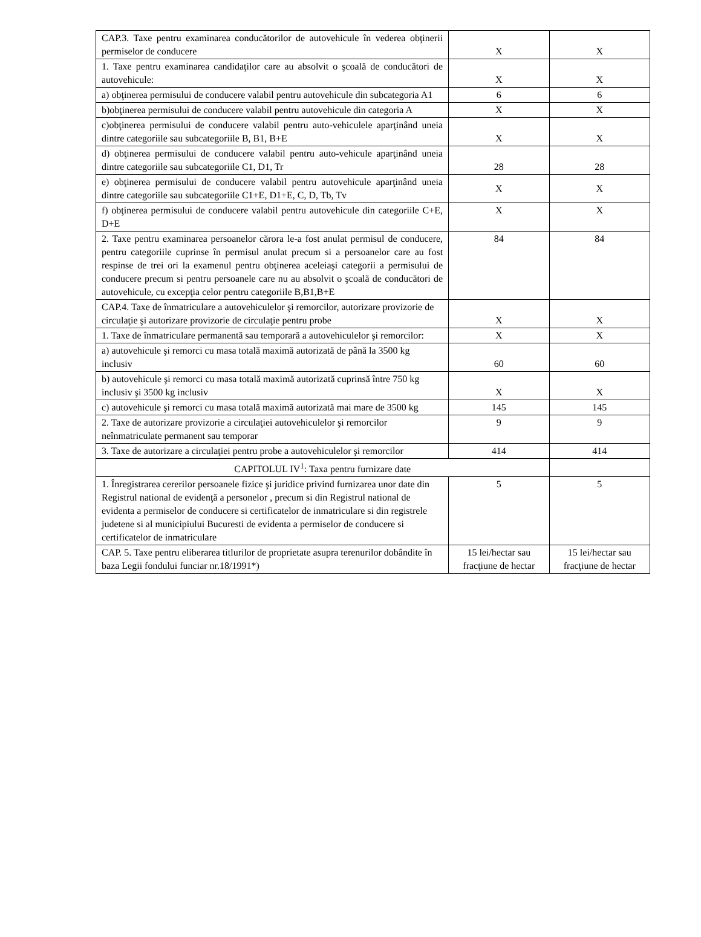| CAP.3. Taxe pentru examinarea conducătorilor de autovehicule în vederea obţinerii permiselor de conducere | X | X |
| 1. Taxe pentru examinarea candidaţilor care au absolvit o şcoală de conducători de autovehicule: | X | X |
| a) obţinerea permisului de conducere valabil pentru autovehicule din subcategoria A1 | 6 | 6 |
| b)obţinerea permisului de conducere valabil pentru autovehicule din categoria A | X | X |
| c)obţinerea permisului de conducere valabil pentru auto-vehiculele aparţinând uneia dintre categoriile sau subcategoriile B, B1, B+E | X | X |
| d) obţinerea permisului de conducere valabil pentru auto-vehicule aparţinând uneia dintre categoriile sau subcategoriile C1, D1, Tr | 28 | 28 |
| e) obţinerea permisului de conducere valabil pentru autovehicule aparţinând uneia dintre categoriile sau subcategoriile C1+E, D1+E, C, D, Tb, Tv | X | X |
| f) obţinerea permisului de conducere valabil pentru autovehicule din categoriile C+E, D+E | X | X |
| 2. Taxe pentru examinarea persoanelor cărora le-a fost anulat permisul de conducere, pentru categoriile cuprinse în permisul anulat precum si a persoanelor care au fost respinse de trei ori la examenul pentru obţinerea aceleiaşi categorii a permisului de conducere precum si pentru persoanele care nu au absolvit o şcoală de conducători de autovehicule, cu excepţia celor pentru categoriile B,B1,B+E | 84 | 84 |
| CAP.4. Taxe de înmatriculare a autovehiculelor şi remorcilor, autorizare provizorie de circulaţie şi autorizare provizorie de circulaţie pentru probe | X | X |
| 1. Taxe de înmatriculare permanentă sau temporară a autovehiculelor şi remorcilor: | X | X |
| a) autovehicule şi remorci cu masa totală maximă autorizată de până la 3500 kg inclusiv | 60 | 60 |
| b) autovehicule şi remorci cu masa totală maximă autorizată cuprinsă între 750 kg inclusiv şi 3500 kg inclusiv | X | X |
| c) autovehicule şi remorci cu masa totală maximă autorizată mai mare de 3500 kg | 145 | 145 |
| 2. Taxe de autorizare provizorie a circulaţiei autovehiculelor şi remorcilor neînmatriculate permanent sau temporar | 9 | 9 |
| 3. Taxe de autorizare a circulaţiei pentru probe a autovehiculelor şi remorcilor | 414 | 414 |
| CAPITOLUL IV<sup>1</sup>: Taxa pentru furnizare date | | |
| 1. Înregistrarea cererilor persoanele fizice şi juridice privind furnizarea unor date din Registrul national de evidenţă a personelor , precum si din Registrul national de evidenta a permiselor de conducere si certificatelor de inmatriculare si din registrele judetene si al municipiului Bucuresti de evidenta a permiselor de conducere si certificatelor de inmatriculare | 5 | 5 |
| CAP. 5. Taxe pentru eliberarea titlurilor de proprietate asupra terenurilor dobândite în baza Legii fondului funciar nr.18/1991*) | 15 lei/hectar sau fracţiune de hectar | 15 lei/hectar sau fracţiune de hectar |